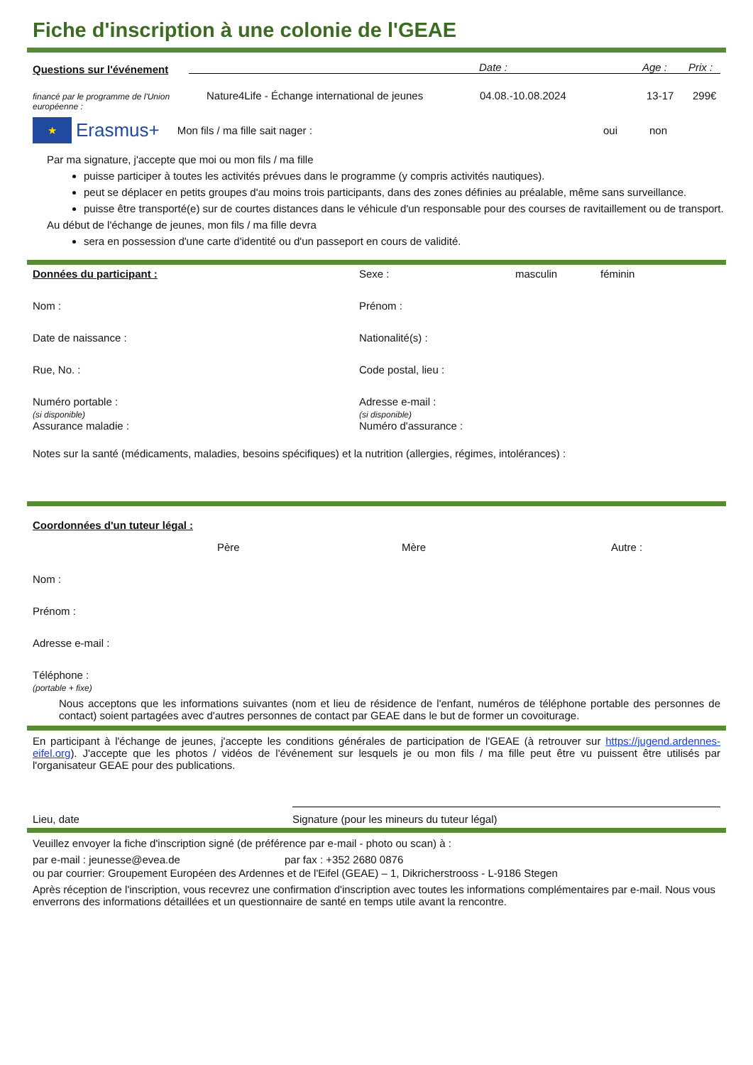Fiche d'inscription à une colonie de l'GEAE
Questions sur l'événement Date : Age : Prix :
financé par le programme de l'Union européenne : Nature4Life - Échange international de jeunes 04.08.-10.08.2024 13-17 299€
★ Erasmus+ Mon fils / ma fille sait nager : oui non
Par ma signature, j'accepte que moi ou mon fils / ma fille
puisse participer à toutes les activités prévues dans le programme (y compris activités nautiques).
peut se déplacer en petits groupes d'au moins trois participants, dans des zones définies au préalable, même sans surveillance.
puisse être transporté(e) sur de courtes distances dans le véhicule d'un responsable pour des courses de ravitaillement ou de transport.
Au début de l'échange de jeunes, mon fils / ma fille devra
sera en possession d'une carte d'identité ou d'un passeport en cours de validité.
Données du participant : Sexe : masculin féminin
Nom : Prénom :
Date de naissance : Nationalité(s) :
Rue, No. : Code postal, lieu :
Numéro portable :
(si disponible)
Assurance maladie : Adresse e-mail :
(si disponible)
Numéro d'assurance :
Notes sur la santé (médicaments, maladies, besoins spécifiques) et la nutrition (allergies, régimes, intolérances) :
Coordonnées d'un tuteur légal :
Père Mère Autre :
Nom :
Prénom :
Adresse e-mail :
Téléphone :
(portable + fixe)
Nous acceptons que les informations suivantes (nom et lieu de résidence de l'enfant, numéros de téléphone portable des personnes de contact) soient partagées avec d'autres personnes de contact par GEAE dans le but de former un covoiturage.
En participant à l'échange de jeunes, j'accepte les conditions générales de participation de l'GEAE (à retrouver sur https://jugend.ardennes-eifel.org). J'accepte que les photos / vidéos de l'événement sur lesquels je ou mon fils / ma fille peut être vu puissent être utilisés par l'organisateur GEAE pour des publications.
Lieu, date Signature (pour les mineurs du tuteur légal)
Veuillez envoyer la fiche d'inscription signé (de préférence par e-mail - photo ou scan) à :
par e-mail : jeunesse@evea.de par fax : +352 2680 0876
ou par courrier: Groupement Européen des Ardennes et de l'Eifel (GEAE) – 1, Dikricherstrooss - L-9186 Stegen
Après réception de l'inscription, vous recevrez une confirmation d'inscription avec toutes les informations complémentaires par e-mail. Nous vous enverrons des informations détaillées et un questionnaire de santé en temps utile avant la rencontre.